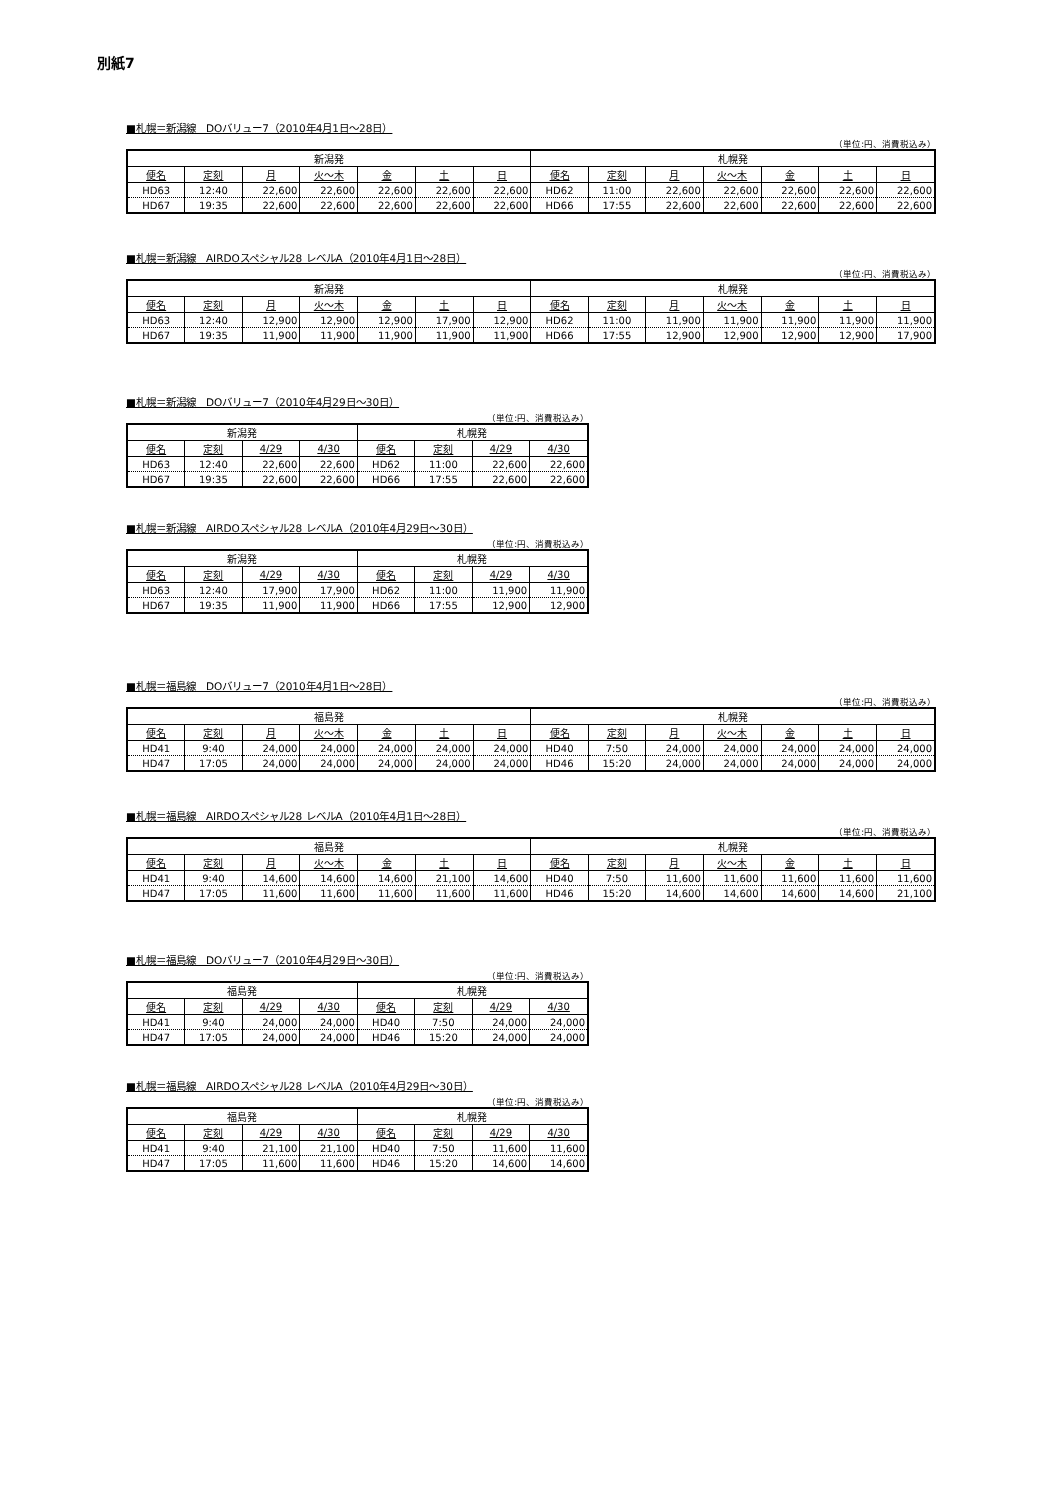別紙7
■札幌＝新潟線　DOバリュー7（2010年4月1日～28日）
（単位:円、消費税込み）
| 新潟発 | | | | | | | 札幌発 | | | | | | |
| --- | --- | --- | --- | --- | --- | --- | --- | --- | --- | --- | --- | --- | --- |
| 便名 | 定刻 | 月 | 火～木 | 金 | 土 | 日 | 便名 | 定刻 | 月 | 火～木 | 金 | 土 | 日 |
| HD63 | 12:40 | 22,600 | 22,600 | 22,600 | 22,600 | 22,600 | HD62 | 11:00 | 22,600 | 22,600 | 22,600 | 22,600 | 22,600 |
| HD67 | 19:35 | 22,600 | 22,600 | 22,600 | 22,600 | 22,600 | HD66 | 17:55 | 22,600 | 22,600 | 22,600 | 22,600 | 22,600 |
■札幌＝新潟線　AIRDOスペシャル28 レベルA（2010年4月1日～28日）
（単位:円、消費税込み）
| 新潟発 | | | | | | | 札幌発 | | | | | | |
| --- | --- | --- | --- | --- | --- | --- | --- | --- | --- | --- | --- | --- | --- |
| 便名 | 定刻 | 月 | 火～木 | 金 | 土 | 日 | 便名 | 定刻 | 月 | 火～木 | 金 | 土 | 日 |
| HD63 | 12:40 | 12,900 | 12,900 | 12,900 | 17,900 | 12,900 | HD62 | 11:00 | 11,900 | 11,900 | 11,900 | 11,900 | 11,900 |
| HD67 | 19:35 | 11,900 | 11,900 | 11,900 | 11,900 | 11,900 | HD66 | 17:55 | 12,900 | 12,900 | 12,900 | 12,900 | 17,900 |
■札幌＝新潟線　DOバリュー7（2010年4月29日～30日）
（単位:円、消費税込み）
| 新潟発 | | | | 札幌発 | | | |
| --- | --- | --- | --- | --- | --- | --- | --- |
| 便名 | 定刻 | 4/29 | 4/30 | 便名 | 定刻 | 4/29 | 4/30 |
| HD63 | 12:40 | 22,600 | 22,600 | HD62 | 11:00 | 22,600 | 22,600 |
| HD67 | 19:35 | 22,600 | 22,600 | HD66 | 17:55 | 22,600 | 22,600 |
■札幌＝新潟線　AIRDOスペシャル28 レベルA（2010年4月29日～30日）
（単位:円、消費税込み）
| 新潟発 | | | | 札幌発 | | | |
| --- | --- | --- | --- | --- | --- | --- | --- |
| 便名 | 定刻 | 4/29 | 4/30 | 便名 | 定刻 | 4/29 | 4/30 |
| HD63 | 12:40 | 17,900 | 17,900 | HD62 | 11:00 | 11,900 | 11,900 |
| HD67 | 19:35 | 11,900 | 11,900 | HD66 | 17:55 | 12,900 | 12,900 |
■札幌＝福島線　DOバリュー7（2010年4月1日～28日）
（単位:円、消費税込み）
| 福島発 | | | | | | | 札幌発 | | | | | | |
| --- | --- | --- | --- | --- | --- | --- | --- | --- | --- | --- | --- | --- | --- |
| 便名 | 定刻 | 月 | 火～木 | 金 | 土 | 日 | 便名 | 定刻 | 月 | 火～木 | 金 | 土 | 日 |
| HD41 | 9:40 | 24,000 | 24,000 | 24,000 | 24,000 | 24,000 | HD40 | 7:50 | 24,000 | 24,000 | 24,000 | 24,000 | 24,000 |
| HD47 | 17:05 | 24,000 | 24,000 | 24,000 | 24,000 | 24,000 | HD46 | 15:20 | 24,000 | 24,000 | 24,000 | 24,000 | 24,000 |
■札幌＝福島線　AIRDOスペシャル28 レベルA（2010年4月1日～28日）
（単位:円、消費税込み）
| 福島発 | | | | | | | 札幌発 | | | | | | |
| --- | --- | --- | --- | --- | --- | --- | --- | --- | --- | --- | --- | --- | --- |
| 便名 | 定刻 | 月 | 火～木 | 金 | 土 | 日 | 便名 | 定刻 | 月 | 火～木 | 金 | 土 | 日 |
| HD41 | 9:40 | 14,600 | 14,600 | 14,600 | 21,100 | 14,600 | HD40 | 7:50 | 11,600 | 11,600 | 11,600 | 11,600 | 11,600 |
| HD47 | 17:05 | 11,600 | 11,600 | 11,600 | 11,600 | 11,600 | HD46 | 15:20 | 14,600 | 14,600 | 14,600 | 14,600 | 21,100 |
■札幌＝福島線　DOバリュー7（2010年4月29日～30日）
（単位:円、消費税込み）
| 福島発 | | | | 札幌発 | | | |
| --- | --- | --- | --- | --- | --- | --- | --- |
| 便名 | 定刻 | 4/29 | 4/30 | 便名 | 定刻 | 4/29 | 4/30 |
| HD41 | 9:40 | 24,000 | 24,000 | HD40 | 7:50 | 24,000 | 24,000 |
| HD47 | 17:05 | 24,000 | 24,000 | HD46 | 15:20 | 24,000 | 24,000 |
■札幌＝福島線　AIRDOスペシャル28 レベルA（2010年4月29日～30日）
（単位:円、消費税込み）
| 福島発 | | | | 札幌発 | | | |
| --- | --- | --- | --- | --- | --- | --- | --- |
| 便名 | 定刻 | 4/29 | 4/30 | 便名 | 定刻 | 4/29 | 4/30 |
| HD41 | 9:40 | 21,100 | 21,100 | HD40 | 7:50 | 11,600 | 11,600 |
| HD47 | 17:05 | 11,600 | 11,600 | HD46 | 15:20 | 14,600 | 14,600 |